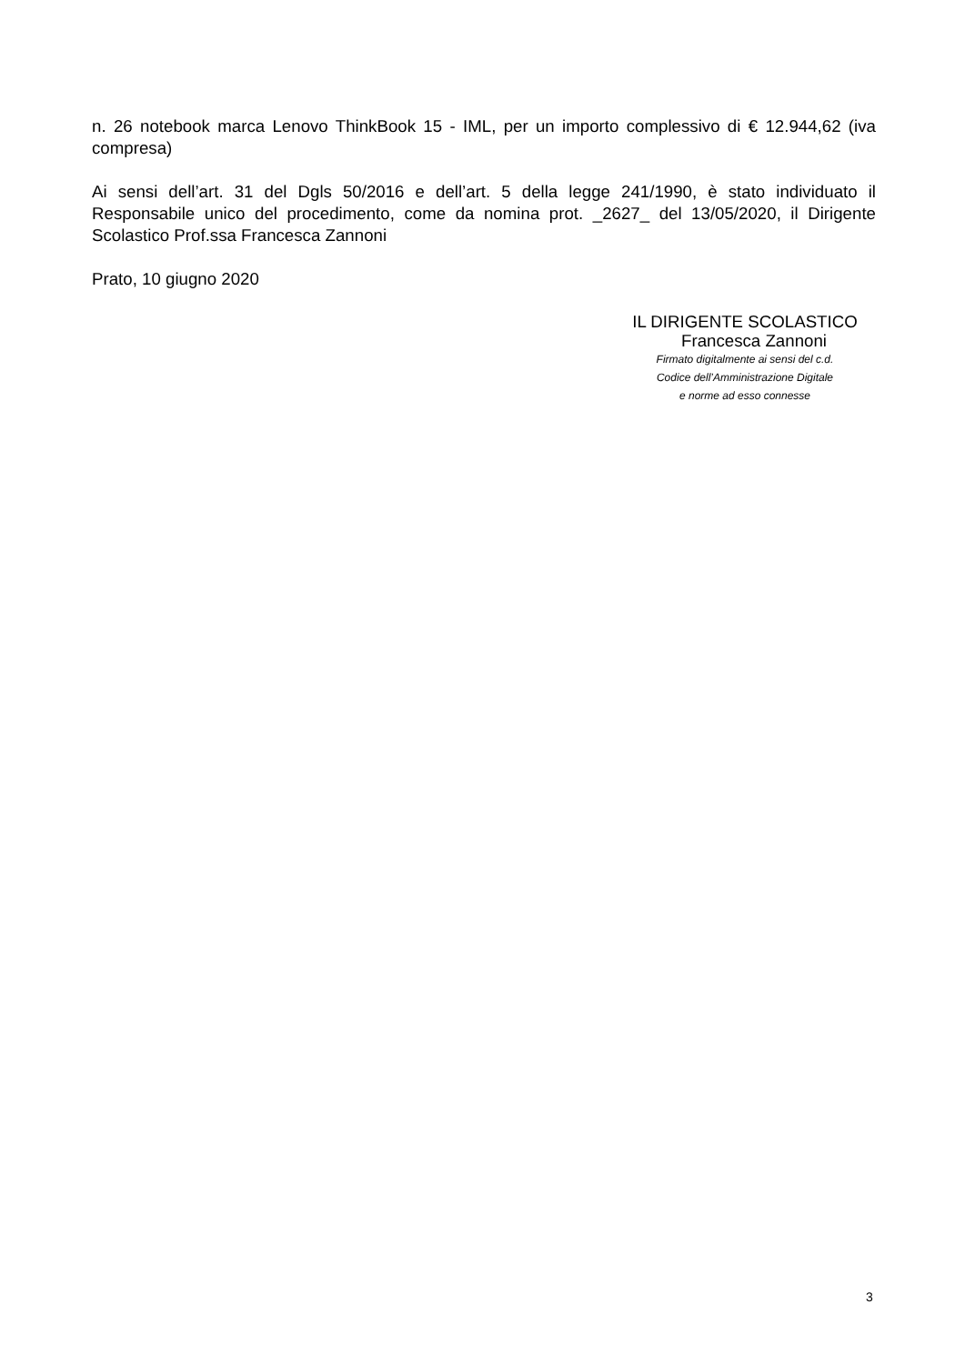n. 26 notebook marca Lenovo ThinkBook 15 - IML, per un importo complessivo di € 12.944,62 (iva compresa)
Ai sensi dell’art. 31 del Dgls 50/2016 e dell’art. 5 della legge 241/1990, è stato individuato il Responsabile unico del procedimento, come da nomina prot. _2627_ del 13/05/2020, il Dirigente Scolastico Prof.ssa Francesca Zannoni
Prato, 10 giugno 2020
IL DIRIGENTE SCOLASTICO
Francesca Zannoni
Firmato digitalmente ai sensi del c.d.
Codice dell’Amministrazione Digitale
e norme ad esso connesse
3